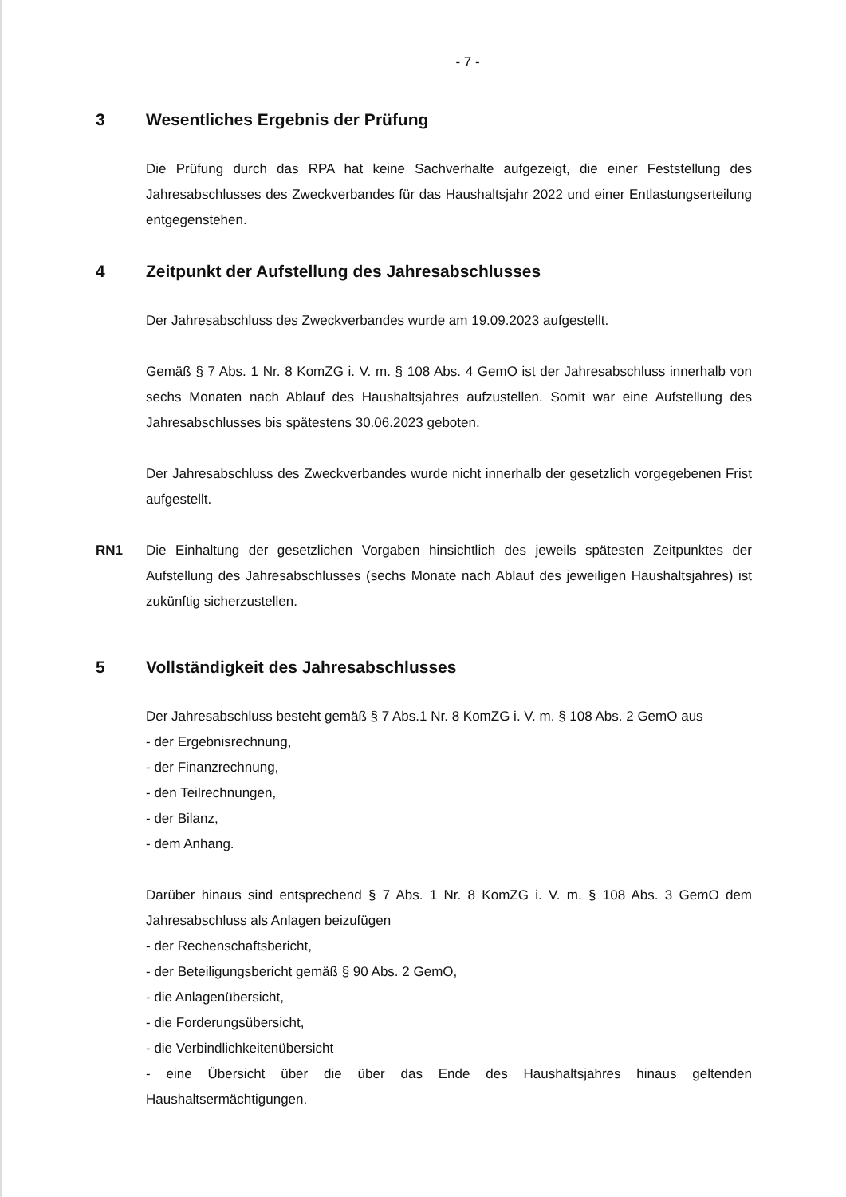- 7 -
3 Wesentliches Ergebnis der Prüfung
Die Prüfung durch das RPA hat keine Sachverhalte aufgezeigt, die einer Feststellung des Jahresabschlusses des Zweckverbandes für das Haushaltsjahr 2022 und einer Entlastungserteilung entgegenstehen.
4 Zeitpunkt der Aufstellung des Jahresabschlusses
Der Jahresabschluss des Zweckverbandes wurde am 19.09.2023 aufgestellt.
Gemäß § 7 Abs. 1 Nr. 8 KomZG i. V. m. § 108 Abs. 4 GemO ist der Jahresabschluss innerhalb von sechs Monaten nach Ablauf des Haushaltsjahres aufzustellen. Somit war eine Aufstellung des Jahresabschlusses bis spätestens 30.06.2023 geboten.
Der Jahresabschluss des Zweckverbandes wurde nicht innerhalb der gesetzlich vorgegebenen Frist aufgestellt.
RN1 Die Einhaltung der gesetzlichen Vorgaben hinsichtlich des jeweils spätesten Zeitpunktes der Aufstellung des Jahresabschlusses (sechs Monate nach Ablauf des jeweiligen Haushaltsjahres) ist zukünftig sicherzustellen.
5 Vollständigkeit des Jahresabschlusses
Der Jahresabschluss besteht gemäß § 7 Abs.1 Nr. 8 KomZG i. V. m. § 108 Abs. 2 GemO aus
- der Ergebnisrechnung,
- der Finanzrechnung,
- den Teilrechnungen,
- der Bilanz,
- dem Anhang.
Darüber hinaus sind entsprechend § 7 Abs. 1 Nr. 8 KomZG i. V. m. § 108 Abs. 3 GemO dem Jahresabschluss als Anlagen beizufügen
- der Rechenschaftsbericht,
- der Beteiligungsbericht gemäß § 90 Abs. 2 GemO,
- die Anlagenübersicht,
- die Forderungsübersicht,
- die Verbindlichkeitenübersicht
- eine Übersicht über die über das Ende des Haushaltsjahres hinaus geltenden Haushaltsermächtigungen.